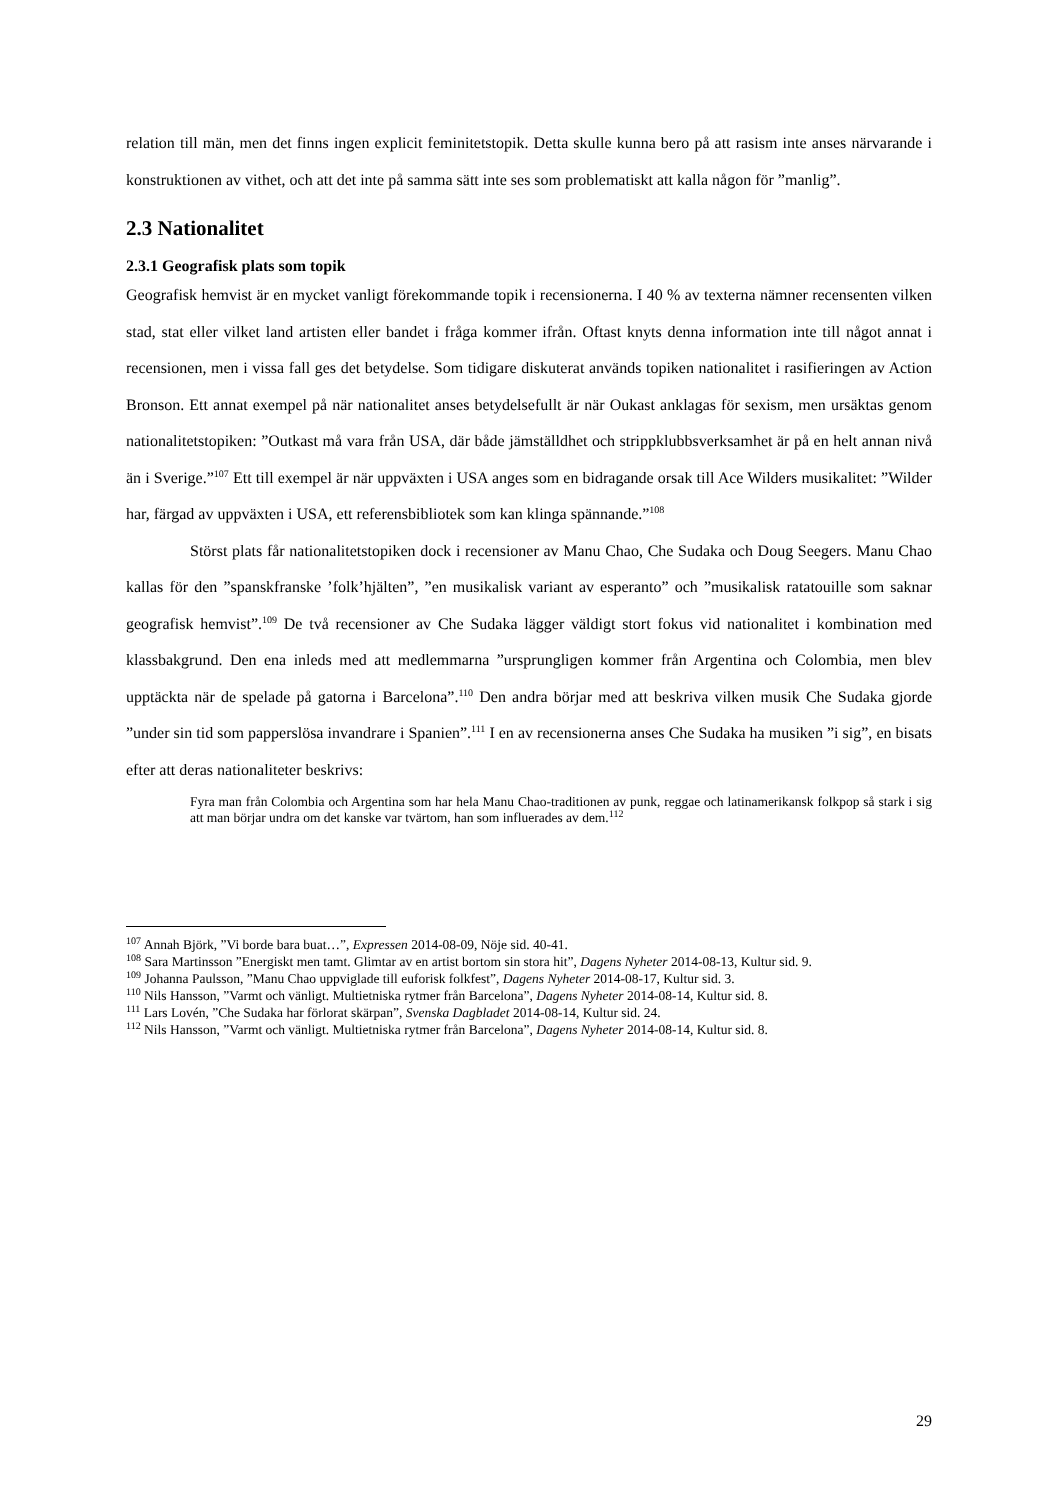relation till män, men det finns ingen explicit feminitetstopik. Detta skulle kunna bero på att rasism inte anses närvarande i konstruktionen av vithet, och att det inte på samma sätt inte ses som problematiskt att kalla någon för ”manlig”.
2.3 Nationalitet
2.3.1 Geografisk plats som topik
Geografisk hemvist är en mycket vanligt förekommande topik i recensionerna. I 40 % av texterna nämner recensenten vilken stad, stat eller vilket land artisten eller bandet i fråga kommer ifrån. Oftast knyts denna information inte till något annat i recensionen, men i vissa fall ges det betydelse. Som tidigare diskuterat används topiken nationalitet i rasifieringen av Action Bronson. Ett annat exempel på när nationalitet anses betydelsefullt är när Oukast anklagas för sexism, men ursäktas genom nationalitetstopiken: ”Outkast må vara från USA, där både jämställdhet och strippklubbsverksamhet är på en helt annan nivå än i Sverige.”<sup>107</sup> Ett till exempel är när uppväxten i USA anges som en bidragande orsak till Ace Wilders musikalitet: ”Wilder har, färgad av uppväxten i USA, ett referensbibliotek som kan klinga spännande.”<sup>108</sup>
Störst plats får nationalitetstopiken dock i recensioner av Manu Chao, Che Sudaka och Doug Seegers. Manu Chao kallas för den ”spanskfranske ’folk’hjälten”, ”en musikalisk variant av esperanto” och ”musikalisk ratatouille som saknar geografisk hemvist”.<sup>109</sup> De två recensioner av Che Sudaka lägger väldigt stort fokus vid nationalitet i kombination med klassbakgrund. Den ena inleds med att medlemmarna ”ursprungligen kommer från Argentina och Colombia, men blev upptäckta när de spelade på gatorna i Barcelona”.<sup>110</sup> Den andra börjar med att beskriva vilken musik Che Sudaka gjorde ”under sin tid som papperslösa invandrare i Spanien”.<sup>111</sup> I en av recensionerna anses Che Sudaka ha musiken ”i sig”, en bisats efter att deras nationaliteter beskrivs:
Fyra man från Colombia och Argentina som har hela Manu Chao-traditionen av punk, reggae och latinamerikansk folkpop så stark i sig att man börjar undra om det kanske var tvärtom, han som influerades av dem.<sup>112</sup>
<sup>107</sup> Annah Björk, ”Vi borde bara buat…”, Expressen 2014-08-09, Nöje sid. 40-41.
<sup>108</sup> Sara Martinsson ”Energiskt men tamt. Glimtar av en artist bortom sin stora hit”, Dagens Nyheter 2014-08-13, Kultur sid. 9.
<sup>109</sup> Johanna Paulsson, ”Manu Chao uppviglade till euforisk folkfest”, Dagens Nyheter 2014-08-17, Kultur sid. 3.
<sup>110</sup> Nils Hansson, ”Varmt och vänligt. Multietniska rytmer från Barcelona”, Dagens Nyheter 2014-08-14, Kultur sid. 8.
<sup>111</sup> Lars Lovén, ”Che Sudaka har förlorat skärpan”, Svenska Dagbladet 2014-08-14, Kultur sid. 24.
<sup>112</sup> Nils Hansson, ”Varmt och vänligt. Multietniska rytmer från Barcelona”, Dagens Nyheter 2014-08-14, Kultur sid. 8.
29